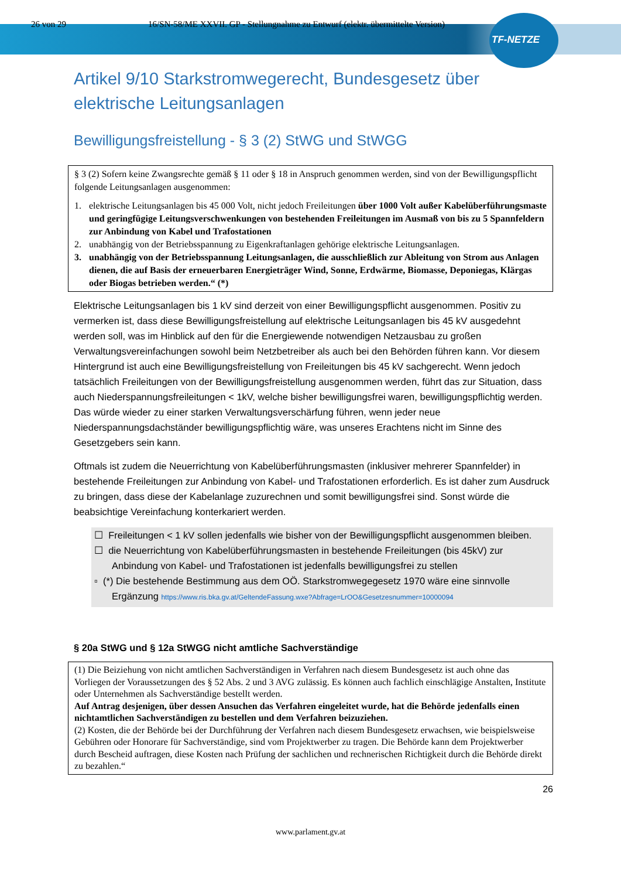26 von 29 16/SN-58/ME XXVII. GP - Stellungnahme zu Entwurf (elektr. übermittelte Version)
TF-NETZE
Artikel 9/10 Starkstromwegerecht, Bundesgesetz über elektrische Leitungsanlagen
Bewilligungsfreistellung - § 3 (2) StWG und StWGG
§ 3 (2) Sofern keine Zwangsrechte gemäß § 11 oder § 18 in Anspruch genommen werden, sind von der Bewilligungspflicht folgende Leitungsanlagen ausgenommen:
1. elektrische Leitungsanlagen bis 45 000 Volt, nicht jedoch Freileitungen über 1000 Volt außer Kabelüberführungsmaste und geringfügige Leitungsverschwenkungen von bestehenden Freileitungen im Ausmaß von bis zu 5 Spannfeldern zur Anbindung von Kabel und Trafostationen
2. unabhängig von der Betriebsspannung zu Eigenkraftanlagen gehörige elektrische Leitungsanlagen.
3. unabhängig von der Betriebsspannung Leitungsanlagen, die ausschließlich zur Ableitung von Strom aus Anlagen dienen, die auf Basis der erneuerbaren Energieträger Wind, Sonne, Erdwärme, Biomasse, Deponiegas, Klärgas oder Biogas betrieben werden.“ (*)
Elektrische Leitungsanlagen bis 1 kV sind derzeit von einer Bewilligungspflicht ausgenommen. Positiv zu vermerken ist, dass diese Bewilligungsfreistellung auf elektrische Leitungsanlagen bis 45 kV ausgedehnt werden soll, was im Hinblick auf den für die Energiewende notwendigen Netzausbau zu großen Verwaltungsvereinfachungen sowohl beim Netzbetreiber als auch bei den Behörden führen kann. Vor diesem Hintergrund ist auch eine Bewilligungsfreistellung von Freileitungen bis 45 kV sachgerecht. Wenn jedoch tatsächlich Freileitungen von der Bewilligungsfreistellung ausgenommen werden, führt das zur Situation, dass auch Niederspannungsfreileitungen < 1kV, welche bisher bewilligungsfrei waren, bewilligungspflichtig werden. Das würde wieder zu einer starken Verwaltungsverschärfung führen, wenn jeder neue Niederspannungsdachständer bewilligungspflichtig wäre, was unseres Erachtens nicht im Sinne des Gesetzgebers sein kann.
Oftmals ist zudem die Neuerrichtung von Kabelüberführungsmasten (inklusiver mehrerer Spannfelder) in bestehende Freileitungen zur Anbindung von Kabel- und Trafostationen erforderlich. Es ist daher zum Ausdruck zu bringen, dass diese der Kabelanlage zuzurechnen und somit bewilligungsfrei sind. Sonst würde die beabsichtige Vereinfachung konterkariert werden.
☐ Freileitungen < 1 kV sollen jedenfalls wie bisher von der Bewilligungspflicht ausgenommen bleiben.
☐ die Neuerrichtung von Kabelüberführungsmasten in bestehende Freileitungen (bis 45kV) zur Anbindung von Kabel- und Trafostationen ist jedenfalls bewilligungsfrei zu stellen
▫ (*) Die bestehende Bestimmung aus dem OÖ. Starkstromwegegesetz 1970 wäre eine sinnvolle Ergänzung https://www.ris.bka.gv.at/GeltendeFassung.wxe?Abfrage=LrOO&Gesetzesnummer=10000094
§ 20a StWG und § 12a StWGG nicht amtliche Sachverständige
(1) Die Beiziehung von nicht amtlichen Sachverständigen in Verfahren nach diesem Bundesgesetz ist auch ohne das Vorliegen der Voraussetzungen des § 52 Abs. 2 und 3 AVG zulässig. Es können auch fachlich einschlägige Anstalten, Institute oder Unternehmen als Sachverständige bestellt werden.
Auf Antrag desjenigen, über dessen Ansuchen das Verfahren eingeleitet wurde, hat die Behörde jedenfalls einen nichtamtlichen Sachverständigen zu bestellen und dem Verfahren beizuziehen.
(2) Kosten, die der Behörde bei der Durchführung der Verfahren nach diesem Bundesgesetz erwachsen, wie beispielsweise Gebühren oder Honorare für Sachverständige, sind vom Projektwerber zu tragen. Die Behörde kann dem Projektwerber durch Bescheid auftragen, diese Kosten nach Prüfung der sachlichen und rechnerischen Richtigkeit durch die Behörde direkt zu bezahlen.“
26
www.parlament.gv.at